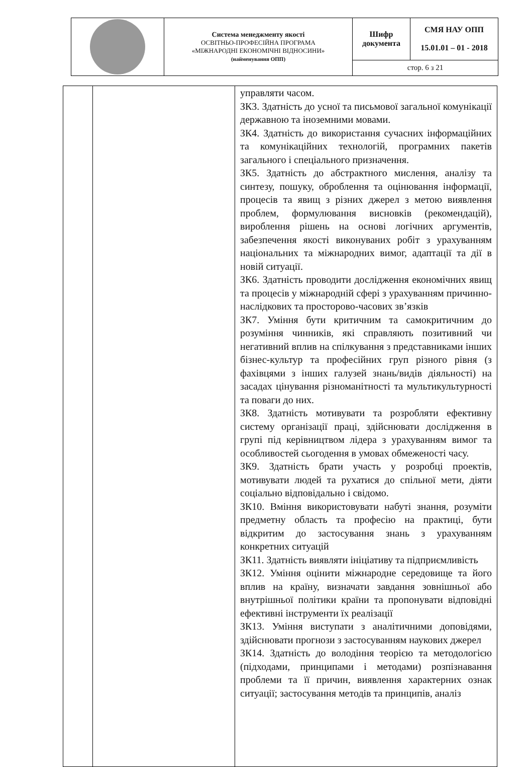| | Система менеджменту якості ОСВІТНЬО-ПРОФЕСІЙНА ПРОГРАМА «МІЖНАРОДНІ ЕКОНОМІЧНІ ВІДНОСИНИ» (найменування ОПП) | Шифр документа | СМЯ НАУ ОПП 15.01.01 – 01 - 2018 |
| | | стор. 6 з 21 | |
| | | управляти часом. ЗК3. Здатність до усної та письмової загальної комунікації державною та іноземними мовами. ЗК4. Здатність до використання сучасних інформаційних та комунікаційних технологій, програмних пакетів загального і спеціального призначення. ЗК5. Здатність до абстрактного мислення, аналізу та синтезу, пошуку, оброблення та оцінювання інформації, процесів та явищ з різних джерел з метою виявлення проблем, формулювання висновків (рекомендацій), вироблення рішень на основі логічних аргументів, забезпечення якості виконуваних робіт з урахуванням національних та міжнародних вимог, адаптації та дії в новій ситуації. ЗК6. Здатність проводити дослідження економічних явищ та процесів у міжнародній сфері з урахуванням причинно-наслідкових та просторово-часових зв’язків ЗК7. Уміння бути критичним та самокритичним до розуміння чинників, які справляють позитивний чи негативний вплив на спілкування з представниками інших бізнес-культур та професійних груп різного рівня (з фахівцями з інших галузей знань/видів діяльності) на засадах цінування різноманітності та мультикультурності та поваги до них. ЗК8. Здатність мотивувати та розробляти ефективну систему організації праці, здійснювати дослідження в групі під керівництвом лідера з урахуванням вимог та особливостей сьогодення в умовах обмеженості часу. ЗК9. Здатність брати участь у розробці проектів, мотивувати людей та рухатися до спільної мети, діяти соціально відповідально і свідомо. ЗК10. Вміння використовувати набуті знання, розуміти предметну область та професію на практиці, бути відкритим до застосування знань з урахуванням конкретних ситуацій ЗК11. Здатність виявляти ініціативу та підприємливість ЗК12. Уміння оцінити міжнародне середовище та його вплив на країну, визначати завдання зовнішньої або внутрішньої політики країни та пропонувати відповідні ефективні інструменти їх реалізації ЗК13. Уміння виступати з аналітичними доповідями, здійснювати прогнози з застосуванням наукових джерел ЗК14. Здатність до володіння теорією та методологією (підходами, принципами і методами) розпізнавання проблеми та її причин, виявлення характерних ознак ситуації; застосування методів та принципів, аналіз |